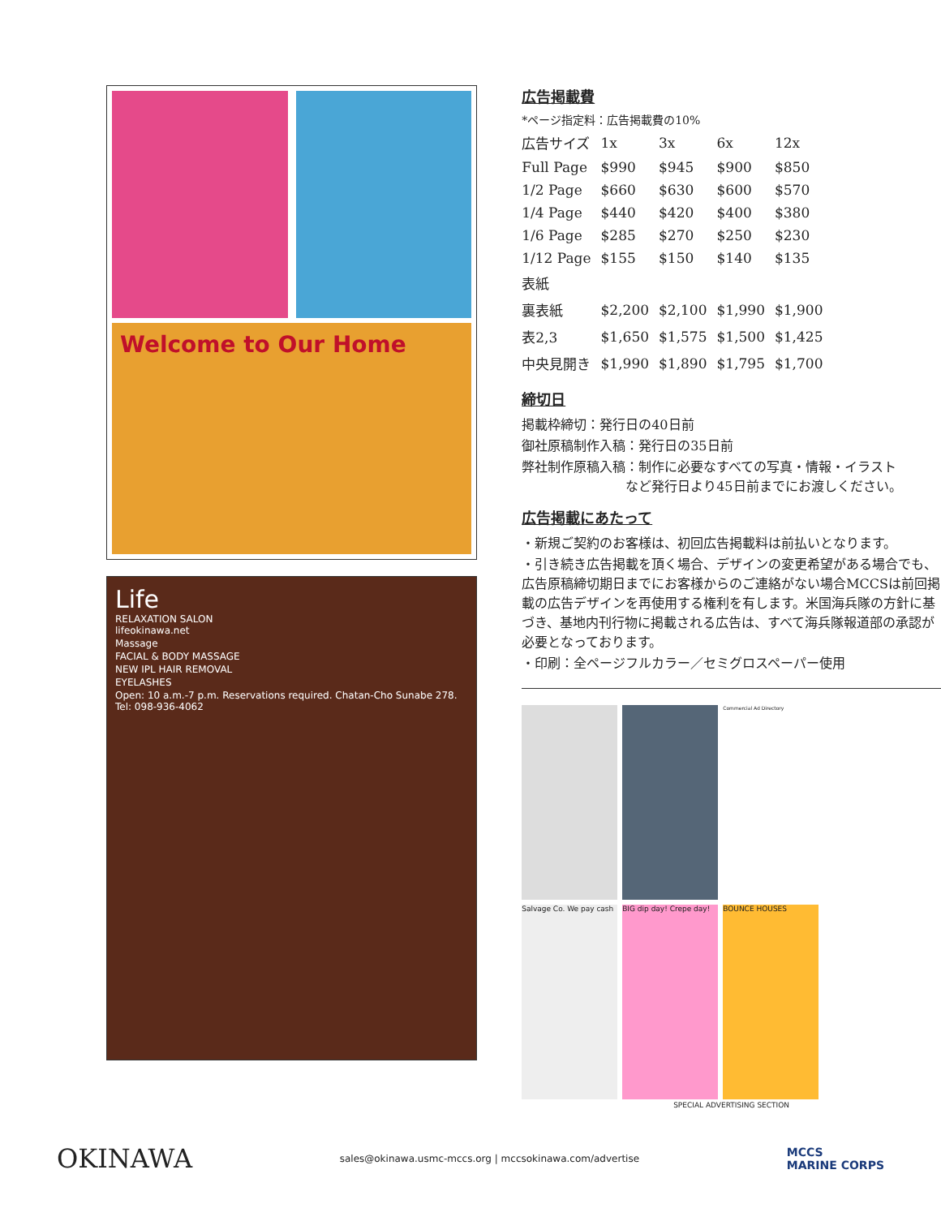Welcome to Our Home
Life
RELAXATION SALON
lifeokinawa.net
Massage
FACIAL & BODY MASSAGE
NEW IPL HAIR REMOVAL
EYELASHES
Open: 10 a.m.-7 p.m. Reservations required. Chatan-Cho Sunabe 278. Tel: 098-936-4062
広告掲載費
*ページ指定料：広告掲載費の10%
| 広告サイズ | 1x | 3x | 6x | 12x |
| --- | --- | --- | --- | --- |
| Full Page | $990 | $945 | $900 | $850 |
| 1/2 Page | $660 | $630 | $600 | $570 |
| 1/4 Page | $440 | $420 | $400 | $380 |
| 1/6 Page | $285 | $270 | $250 | $230 |
| 1/12 Page | $155 | $150 | $140 | $135 |
| 表紙 | | | | |
| 裏表紙 | $2,200 | $2,100 | $1,990 | $1,900 |
| 表2,3 | $1,650 | $1,575 | $1,500 | $1,425 |
| 中央見開き | $1,990 | $1,890 | $1,795 | $1,700 |
締切日
掲載枠締切：発行日の40日前
御社原稿制作入稿：発行日の35日前
弊社制作原稿入稿：制作に必要なすべての写真・情報・イラスト
　　　　　　　　など発行日より45日前までにお渡しください。
広告掲載にあたって
・新規ご契約のお客様は、初回広告掲載料は前払いとなります。
・引き続き広告掲載を頂く場合、デザインの変更希望がある場合でも、広告原稿締切期日までにお客様からのご連絡がない場合MCCSは前回掲載の広告デザインを再使用する権利を有します。米国海兵隊の方針に基づき、基地内刊行物に掲載される広告は、すべて海兵隊報道部の承認が必要となっております。
・印刷：全ページフルカラー／セミグロスペーパー使用
Commercial Ad Directory
Salvage Co. We pay cash
BIG dip day! Crepe day!
BOUNCE HOUSES
SPECIAL ADVERTISING SECTION
OKINAWA
sales@okinawa.usmc-mccs.org | mccsokinawa.com/advertise
MCCS
MARINE CORPS